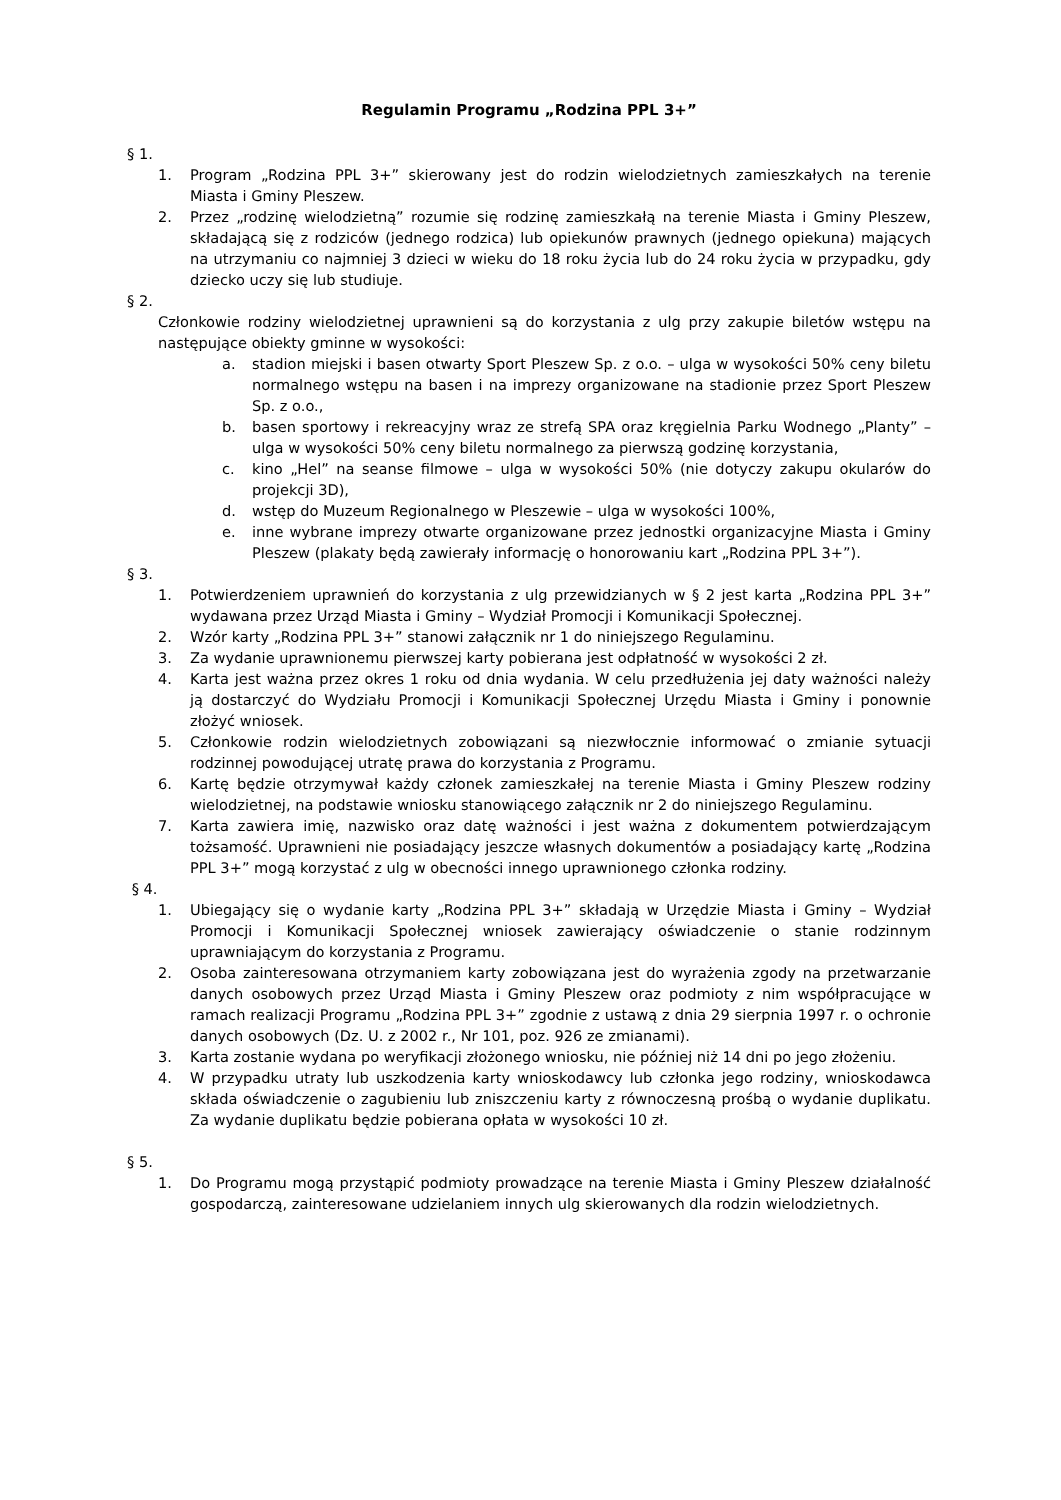Regulamin Programu „Rodzina PPL 3+”
§ 1.
1. Program „Rodzina PPL 3+” skierowany jest do rodzin wielodzietnych zamieszkałych na terenie Miasta i Gminy Pleszew.
2. Przez „rodzinę wielodzietną” rozumie się rodzinę zamieszkałą na terenie Miasta i Gminy Pleszew, składającą się z rodziców (jednego rodzica) lub opiekunów prawnych (jednego opiekuna) mających na utrzymaniu co najmniej 3 dzieci w wieku do 18 roku życia lub do 24 roku życia w przypadku, gdy dziecko uczy się lub studiuje.
§ 2.
Członkowie rodziny wielodzietnej uprawnieni są do korzystania z ulg przy zakupie biletów wstępu na następujące obiekty gminne w wysokości:
a. stadion miejski i basen otwarty Sport Pleszew Sp. z o.o. – ulga w wysokości 50% ceny biletu normalnego wstępu na basen i na imprezy organizowane na stadionie przez Sport Pleszew Sp. z o.o.,
b. basen sportowy i rekreacyjny wraz ze strefą SPA oraz kręgielnia Parku Wodnego „Planty” – ulga w wysokości 50% ceny biletu normalnego za pierwszą godzinę korzystania,
c. kino „Hel” na seanse filmowe – ulga w wysokości 50% (nie dotyczy zakupu okularów do projekcji 3D),
d. wstęp do Muzeum Regionalnego w Pleszewie – ulga w wysokości 100%,
e. inne wybrane imprezy otwarte organizowane przez jednostki organizacyjne Miasta i Gminy Pleszew (plakaty będą zawierały informację o honorowaniu kart „Rodzina PPL 3+”).
§ 3.
1. Potwierdzeniem uprawnień do korzystania z ulg przewidzianych w § 2 jest karta „Rodzina PPL 3+” wydawana przez Urząd Miasta i Gminy – Wydział Promocji i Komunikacji Społecznej.
2. Wzór karty „Rodzina PPL 3+” stanowi załącznik nr 1 do niniejszego Regulaminu.
3. Za wydanie uprawnionemu pierwszej karty pobierana jest odpłatność w wysokości 2 zł.
4. Karta jest ważna przez okres 1 roku od dnia wydania. W celu przedłużenia jej daty ważności należy ją dostarczyć do Wydziału Promocji i Komunikacji Społecznej Urzędu Miasta i Gminy i ponownie złożyć wniosek.
5. Członkowie rodzin wielodzietnych zobowiązani są niezwłocznie informować o zmianie sytuacji rodzinnej powodującej utratę prawa do korzystania z Programu.
6. Kartę będzie otrzymywał każdy członek zamieszkałej na terenie Miasta i Gminy Pleszew rodziny wielodzietnej, na podstawie wniosku stanowiącego załącznik nr 2 do niniejszego Regulaminu.
7. Karta zawiera imię, nazwisko oraz datę ważności i jest ważna z dokumentem potwierdzającym tożsamość. Uprawnieni nie posiadający jeszcze własnych dokumentów a posiadający kartę „Rodzina PPL 3+” mogą korzystać z ulg w obecności innego uprawnionego członka rodziny.
§ 4.
1. Ubiegający się o wydanie karty „Rodzina PPL 3+” składają w Urzędzie Miasta i Gminy – Wydział Promocji i Komunikacji Społecznej wniosek zawierający oświadczenie o stanie rodzinnym uprawniającym do korzystania z Programu.
2. Osoba zainteresowana otrzymaniem karty zobowiązana jest do wyrażenia zgody na przetwarzanie danych osobowych przez Urząd Miasta i Gminy Pleszew oraz podmioty z nim współpracujące w ramach realizacji Programu „Rodzina PPL 3+” zgodnie z ustawą z dnia 29 sierpnia 1997 r. o ochronie danych osobowych (Dz. U. z 2002 r., Nr 101, poz. 926 ze zmianami).
3. Karta zostanie wydana po weryfikacji złożonego wniosku, nie później niż 14 dni po jego złożeniu.
4. W przypadku utraty lub uszkodzenia karty wnioskodawcy lub członka jego rodziny, wnioskodawca składa oświadczenie o zagubieniu lub zniszczeniu karty z równoczesną prośbą o wydanie duplikatu. Za wydanie duplikatu będzie pobierana opłata w wysokości 10 zł.
§ 5.
1. Do Programu mogą przystąpić podmioty prowadzące na terenie Miasta i Gminy Pleszew działalność gospodarczą, zainteresowane udzielaniem innych ulg skierowanych dla rodzin wielodzietnych.